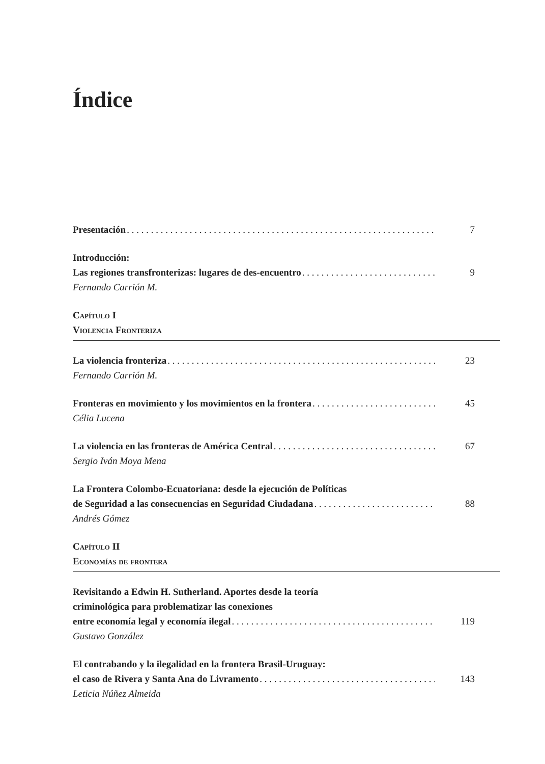Índice
Presentación 7
Introducción:
Las regiones transfronterizas: lugares de des-encuentro 9
Fernando Carrión M.
Capítulo I
Violencia Fronteriza
La violencia fronteriza 23
Fernando Carrión M.
Fronteras en movimiento y los movimientos en la frontera 45
Célia Lucena
La violencia en las fronteras de América Central 67
Sergio Iván Moya Mena
La Frontera Colombo-Ecuatoriana: desde la ejecución de Políticas
de Seguridad a las consecuencias en Seguridad Ciudadana 88
Andrés Gómez
Capítulo II
Economías de frontera
Revisitando a Edwin H. Sutherland. Aportes desde la teoría
criminológica para problematizar las conexiones
entre economía legal y economía ilegal 119
Gustavo González
El contrabando y la ilegalidad en la frontera Brasil-Uruguay:
el caso de Rivera y Santa Ana do Livramento 143
Leticia Núñez Almeida